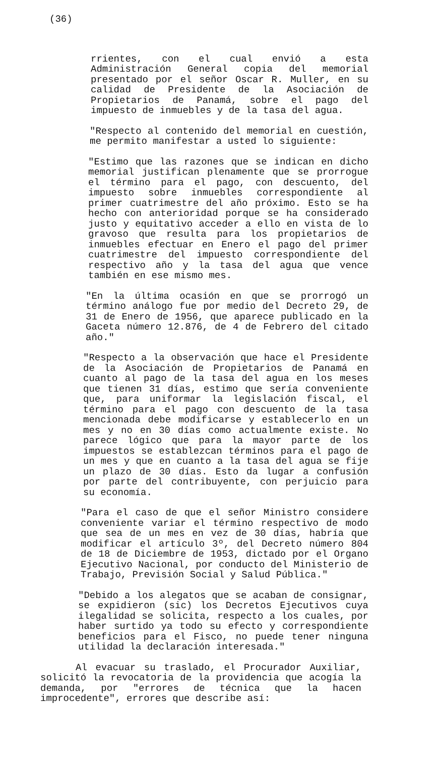(36)
rrientes, con el cual envió a esta Administración General copia del memorial presentado por el señor Oscar R. Muller, en su calidad de Presidente de la Asociación de Propietarios de Panamá, sobre el pago del impuesto de inmuebles y de la tasa del agua.
"Respecto al contenido del memorial en cuestión, me permito manifestar a usted lo siguiente:
"Estimo que las razones que se indican en dicho memorial justifican plenamente que se prorrogue el término para el pago, con descuento, del impuesto sobre inmuebles correspondiente al primer cuatrimestre del año próximo. Esto se ha hecho con anterioridad porque se ha considerado justo y equitativo acceder a ello en vista de lo gravoso que resulta para los propietarios de inmuebles efectuar en Enero el pago del primer cuatrimestre del impuesto correspondiente del respectivo año y la tasa del agua que vence también en ese mismo mes.
"En la última ocasión en que se prorrogó un término análogo fue por medio del Decreto 29, de 31 de Enero de 1956, que aparece publicado en la Gaceta número 12.876, de 4 de Febrero del citado año."
"Respecto a la observación que hace el Presidente de la Asociación de Propietarios de Panamá en cuanto al pago de la tasa del agua en los meses que tienen 31 días, estimo que sería conveniente que, para uniformar la legislación fiscal, el término para el pago con descuento de la tasa mencionada debe modificarse y establecerlo en un mes y no en 30 días como actualmente existe. No parece lógico que para la mayor parte de los impuestos se establezcan términos para el pago de un mes y que en cuanto a la tasa del agua se fije un plazo de 30 días. Esto da lugar a confusión por parte del contribuyente, con perjuicio para su economía.
"Para el caso de que el señor Ministro considere conveniente variar el término respectivo de modo que sea de un mes en vez de 30 días, habría que modificar el artículo 3º, del Decreto número 804 de 18 de Diciembre de 1953, dictado por el Organo Ejecutivo Nacional, por conducto del Ministerio de Trabajo, Previsión Social y Salud Pública."
"Debido a los alegatos que se acaban de consignar, se expidieron (sic) los Decretos Ejecutivos cuya ilegalidad se solicita, respecto a los cuales, por haber surtido ya todo su efecto y correspondiente beneficios para el Fisco, no puede tener ninguna utilidad la declaración interesada."
Al evacuar su traslado, el Procurador Auxiliar, solicitó la revocatoria de la providencia que acogía la demanda, por "errores de técnica que la hacen improcedente", errores que describe así: